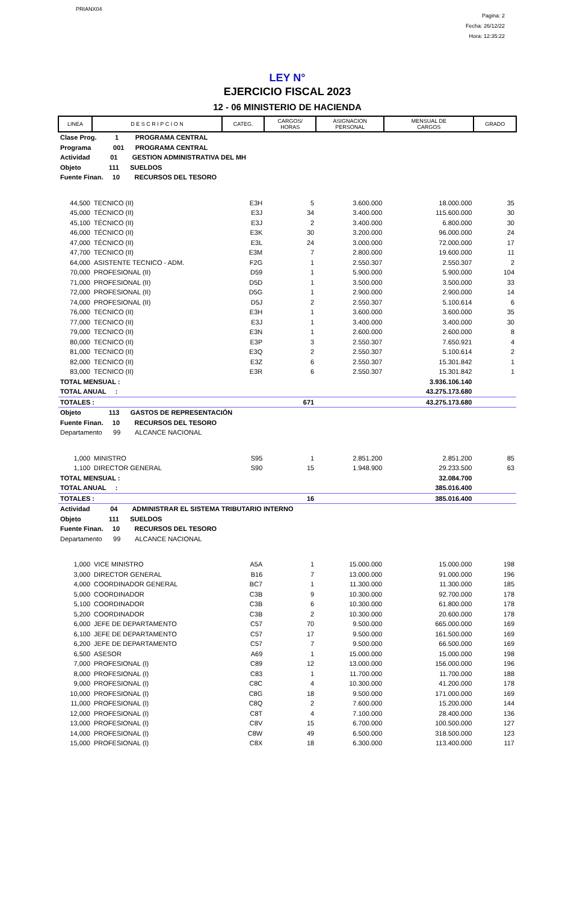PRIANX04
Pagina: 2
Fecha: 26/12/22
Hora: 12:35:22
LEY N°
EJERCICIO FISCAL 2023
12 - 06 MINISTERIO DE HACIENDA
| LINEA | D E S C R I P C I O N | CATEG. | CARGOS/ HORAS | ASIGNACION PERSONAL | MENSUAL DE CARGOS | GRADO |
| --- | --- | --- | --- | --- | --- | --- |
| Clase Prog. 1 PROGRAMA CENTRAL | | | | | | |
| Programa 001 PROGRAMA CENTRAL | | | | | | |
| Actividad 01 GESTION ADMINISTRATIVA DEL MH | | | | | | |
| Objeto 111 SUELDOS | | | | | | |
| Fuente Finan. 10 RECURSOS DEL TESORO | | | | | | |
| 44,500 | TECNICO (II) | E3H | 5 | 3.600.000 | 18.000.000 | 35 |
| 45,000 | TÉCNICO (II) | E3J | 34 | 3.400.000 | 115.600.000 | 30 |
| 45,100 | TÉCNICO (II) | E3J | 2 | 3.400.000 | 6.800.000 | 30 |
| 46,000 | TÉCNICO (II) | E3K | 30 | 3.200.000 | 96.000.000 | 24 |
| 47,000 | TÉCNICO (II) | E3L | 24 | 3.000.000 | 72.000.000 | 17 |
| 47,700 | TECNICO (II) | E3M | 7 | 2.800.000 | 19.600.000 | 11 |
| 64,000 | ASISTENTE TECNICO - ADM. | F2G | 1 | 2.550.307 | 2.550.307 | 2 |
| 70,000 | PROFESIONAL (II) | D59 | 1 | 5.900.000 | 5.900.000 | 104 |
| 71,000 | PROFESIONAL (II) | D5D | 1 | 3.500.000 | 3.500.000 | 33 |
| 72,000 | PROFESIONAL (II) | D5G | 1 | 2.900.000 | 2.900.000 | 14 |
| 74,000 | PROFESIONAL (II) | D5J | 2 | 2.550.307 | 5.100.614 | 6 |
| 76,000 | TECNICO (II) | E3H | 1 | 3.600.000 | 3.600.000 | 35 |
| 77,000 | TECNICO (II) | E3J | 1 | 3.400.000 | 3.400.000 | 30 |
| 79,000 | TECNICO (II) | E3N | 1 | 2.600.000 | 2.600.000 | 8 |
| 80,000 | TECNICO (II) | E3P | 3 | 2.550.307 | 7.650.921 | 4 |
| 81,000 | TECNICO (II) | E3Q | 2 | 2.550.307 | 5.100.614 | 2 |
| 82,000 | TECNICO (II) | E3Z | 6 | 2.550.307 | 15.301.842 | 1 |
| 83,000 | TECNICO (II) | E3R | 6 | 2.550.307 | 15.301.842 | 1 |
| TOTAL MENSUAL : | | | | | 3.936.106.140 | |
| TOTAL ANUAL : | | | | | 43.275.173.680 | |
| TOTALES : | | | 671 | | 43.275.173.680 | |
| Objeto 113 GASTOS DE REPRESENTACIÓN | | | | | | |
| Fuente Finan. 10 RECURSOS DEL TESORO | | | | | | |
| Departamento 99 ALCANCE NACIONAL | | | | | | |
| 1,000 | MINISTRO | S95 | 1 | 2.851.200 | 2.851.200 | 85 |
| 1,100 | DIRECTOR GENERAL | S90 | 15 | 1.948.900 | 29.233.500 | 63 |
| TOTAL MENSUAL : | | | | | 32.084.700 | |
| TOTAL ANUAL : | | | | | 385.016.400 | |
| TOTALES : | | | 16 | | 385.016.400 | |
| Actividad 04 ADMINISTRAR EL SISTEMA TRIBUTARIO INTERNO | | | | | | |
| Objeto 111 SUELDOS | | | | | | |
| Fuente Finan. 10 RECURSOS DEL TESORO | | | | | | |
| Departamento 99 ALCANCE NACIONAL | | | | | | |
| 1,000 | VICE MINISTRO | A5A | 1 | 15.000.000 | 15.000.000 | 198 |
| 3,000 | DIRECTOR GENERAL | B16 | 7 | 13.000.000 | 91.000.000 | 196 |
| 4,000 | COORDINADOR GENERAL | BC7 | 1 | 11.300.000 | 11.300.000 | 185 |
| 5,000 | COORDINADOR | C3B | 9 | 10.300.000 | 92.700.000 | 178 |
| 5,100 | COORDINADOR | C3B | 6 | 10.300.000 | 61.800.000 | 178 |
| 5,200 | COORDINADOR | C3B | 2 | 10.300.000 | 20.600.000 | 178 |
| 6,000 | JEFE DE DEPARTAMENTO | C57 | 70 | 9.500.000 | 665.000.000 | 169 |
| 6,100 | JEFE DE DEPARTAMENTO | C57 | 17 | 9.500.000 | 161.500.000 | 169 |
| 6,200 | JEFE DE DEPARTAMENTO | C57 | 7 | 9.500.000 | 66.500.000 | 169 |
| 6,500 | ASESOR | A69 | 1 | 15.000.000 | 15.000.000 | 198 |
| 7,000 | PROFESIONAL (I) | C89 | 12 | 13.000.000 | 156.000.000 | 196 |
| 8,000 | PROFESIONAL (I) | C83 | 1 | 11.700.000 | 11.700.000 | 188 |
| 9,000 | PROFESIONAL (I) | C8C | 4 | 10.300.000 | 41.200.000 | 178 |
| 10,000 | PROFESIONAL (I) | C8G | 18 | 9.500.000 | 171.000.000 | 169 |
| 11,000 | PROFESIONAL (I) | C8Q | 2 | 7.600.000 | 15.200.000 | 144 |
| 12,000 | PROFESIONAL (I) | C8T | 4 | 7.100.000 | 28.400.000 | 136 |
| 13,000 | PROFESIONAL (I) | C8V | 15 | 6.700.000 | 100.500.000 | 127 |
| 14,000 | PROFESIONAL (I) | C8W | 49 | 6.500.000 | 318.500.000 | 123 |
| 15,000 | PROFESIONAL (I) | C8X | 18 | 6.300.000 | 113.400.000 | 117 |